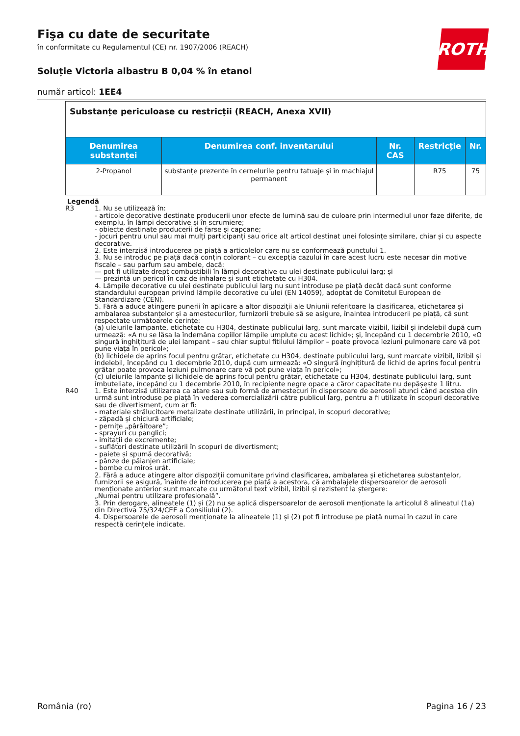Fişa cu date de securitate
în conformitate cu Regulamentul (CE) nr. 1907/2006 (REACH)
Soluție Victoria albastru B 0,04 % în etanol
număr articol: 1EE4
ROTH
| Substanțe periculoase cu restricții (REACH, Anexa XVII) | | | | |
| Denumirea substanței | Denumirea conf. inventarului | Nr. CAS | Restricție | Nr. |
| 2-Propanol | substanțe prezente în cernelurile pentru tatuaje și în machiajul permanent | | R75 | 75 |
Legendă
R3
1. Nu se utilizează în:
- articole decorative destinate producerii unor efecte de lumină sau de culoare prin intermediul unor faze diferite, de exemplu, în lămpi decorative și în scrumiere;
- obiecte destinate producerii de farse și capcane;
- jocuri pentru unul sau mai mulți participanți sau orice alt articol destinat unei folosințe similare, chiar și cu aspecte decorative.
2. Este interzisă introducerea pe piață a articolelor care nu se conformează punctului 1.
3. Nu se introduc pe piață dacă conțin colorant – cu excepția cazului în care acest lucru este necesar din motive fiscale – sau parfum sau ambele, dacă:
— pot fi utilizate drept combustibili în lămpi decorative cu ulei destinate publicului larg; și
— prezintă un pericol în caz de inhalare și sunt etichetate cu H304.
4. Lămpile decorative cu ulei destinate publicului larg nu sunt introduse pe piață decât dacă sunt conforme standardului european privind lămpile decorative cu ulei (EN 14059), adoptat de Comitetul European de Standardizare (CEN).
5. Fără a aduce atingere punerii în aplicare a altor dispoziții ale Uniunii referitoare la clasificarea, etichetarea și ambalarea substanțelor și a amestecurilor, furnizorii trebuie să se asigure, înaintea introducerii pe piață, că sunt respectate următoarele cerințe:
(a) uleiurile lampante, etichetate cu H304, destinate publicului larg, sunt marcate vizibil, lizibil și indelebil după cum urmează: «A nu se lăsa la îndemâna copiilor lămpile umplute cu acest lichid»; și, începând cu 1 decembrie 2010, «O singură înghițitură de ulei lampant – sau chiar suptul fitilului lămpilor – poate provoca leziuni pulmonare care vă pot pune viața în pericol»;
(b) lichidele de aprins focul pentru grătar, etichetate cu H304, destinate publicului larg, sunt marcate vizibil, lizibil și indelebil, începând cu 1 decembrie 2010, după cum urmează: «O singură înghițitură de lichid de aprins focul pentru grătar poate provoca leziuni pulmonare care vă pot pune viața în pericol»;
(c) uleiurile lampante și lichidele de aprins focul pentru grătar, etichetate cu H304, destinate publicului larg, sunt îmbuteliate, începând cu 1 decembrie 2010, în recipiente negre opace a căror capacitate nu depășește 1 litru.
R40
1. Este interzisă utilizarea ca atare sau sub formă de amestecuri în dispersoare de aerosoli atunci când acestea din urmă sunt introduse pe piață în vederea comercializării către publicul larg, pentru a fi utilizate în scopuri decorative sau de divertisment, cum ar fi:
- materiale strălucitoare metalizate destinate utilizării, în principal, în scopuri decorative;
- zăpadă și chiciură artificiale;
- pernițe „pârâitoare”;
- sprayuri cu panglici;
- imitații de excremente;
- suflători destinate utilizării în scopuri de divertisment;
- paiete și spumă decorativă;
- pânze de păianjen artificiale;
- bombe cu miros urât.
2. Fără a aduce atingere altor dispoziții comunitare privind clasificarea, ambalarea și etichetarea substanțelor, furnizorii se asigură, înainte de introducerea pe piață a acestora, că ambalajele dispersoarelor de aerosoli menționate anterior sunt marcate cu următorul text vizibil, lizibil și rezistent la ștergere:
„Numai pentru utilizare profesională”.
3. Prin derogare, alineatele (1) și (2) nu se aplică dispersoarelor de aerosoli menționate la articolul 8 alineatul (1a) din Directiva 75/324/CEE a Consiliului (2).
4. Dispersoarele de aerosoli menționate la alineatele (1) și (2) pot fi introduse pe piață numai în cazul în care respectă cerințele indicate.
România (ro) Pagina 16 / 23